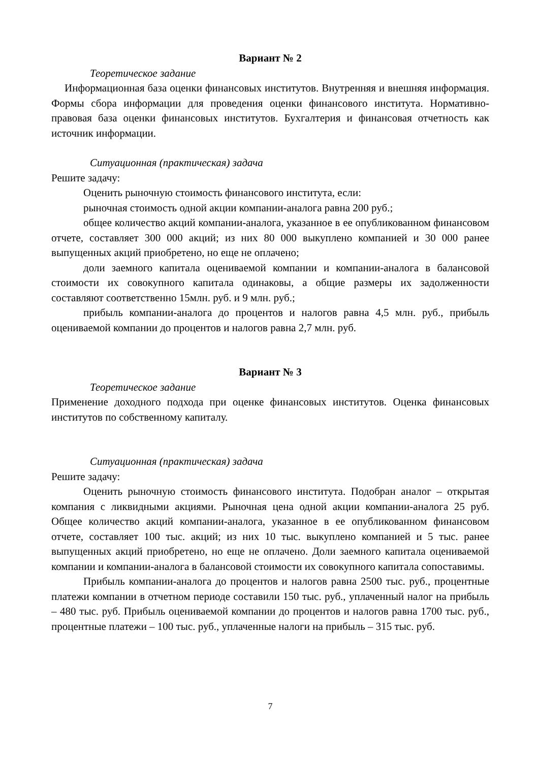Вариант № 2
Теоретическое задание
Информационная база оценки финансовых институтов. Внутренняя и внешняя информация. Формы сбора информации для проведения оценки финансового института. Нормативно-правовая база оценки финансовых институтов. Бухгалтерия и финансовая отчетность как источник информации.
Ситуационная (практическая) задача
Решите задачу:
Оценить рыночную стоимость финансового института, если:
рыночная стоимость одной акции компании-аналога равна 200 руб.;
общее количество акций компании-аналога, указанное в ее опубликованном финансовом отчете, составляет 300 000 акций; из них 80 000 выкуплено компанией и 30 000 ранее выпущенных акций приобретено, но еще не оплачено;
доли заемного капитала оцениваемой компании и компании-аналога в балансовой стоимости их совокупного капитала одинаковы, а общие размеры их задолженности составляют соответственно 15млн. руб. и 9 млн. руб.;
прибыль компании-аналога до процентов и налогов равна 4,5 млн. руб., прибыль оцениваемой компании до процентов и налогов равна 2,7 млн. руб.
Вариант № 3
Теоретическое задание
Применение доходного подхода при оценке финансовых институтов. Оценка финансовых институтов по собственному капиталу.
Ситуационная (практическая) задача
Решите задачу:
Оценить рыночную стоимость финансового института. Подобран аналог – открытая компания с ликвидными акциями. Рыночная цена одной акции компании-аналога 25 руб. Общее количество акций компании-аналога, указанное в ее опубликованном финансовом отчете, составляет 100 тыс. акций; из них 10 тыс. выкуплено компанией и 5 тыс. ранее выпущенных акций приобретено, но еще не оплачено. Доли заемного капитала оцениваемой компании и компании-аналога в балансовой стоимости их совокупного капитала сопоставимы.
Прибыль компании-аналога до процентов и налогов равна 2500 тыс. руб., процентные платежи компании в отчетном периоде составили 150 тыс. руб., уплаченный налог на прибыль – 480 тыс. руб. Прибыль оцениваемой компании до процентов и налогов равна 1700 тыс. руб., процентные платежи – 100 тыс. руб., уплаченные налоги на прибыль – 315 тыс. руб.
7